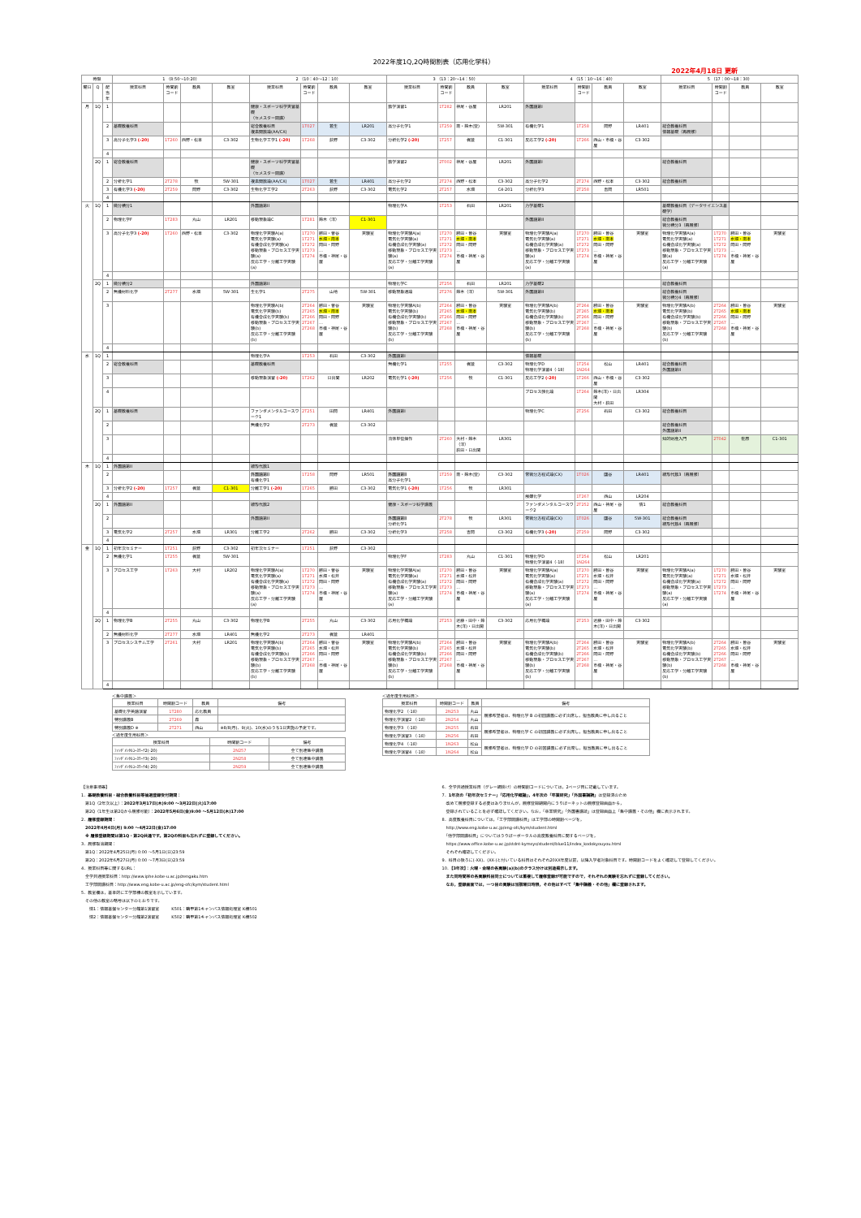2022年度1Q,2Q時間割表（応用化学科）
2022年4月18日 更新
| 時限 | | | 1 （8:50～10:20） | | | | 2 （10：40～12：10） | | | | 3 （13：20～14：50） | | | | 4 （15：10～16：40） | | | | 5 （17：00～18：30） | | | |
| --- | --- | --- | --- | --- | --- | --- | --- | --- | --- | --- | --- | --- | --- | --- | --- | --- | --- | --- | --- | --- | --- | --- |
| 曜日 | Q | 配当年 | 授業科目 | 時間割コード | 教員 | 教室 | 授業科目 | 時間割コード | 教員 | 教室 | 授業科目 | 時間割コード | 教員 | 教室 | 授業科目 | 時間割コード | 教員 | 教室 | 授業科目 | 時間割コード | 教員 | 教室 |
| 月 | 1Q | 1 | | | | | 健康・スポーツ科学実習基礎 （セメスター開講） | | | | 数学演習1 | 1T282 | 神尾・谷屋 | LR201 | 外国語第I | | | | | | | |
| | | 2 | 基礎教養科目 | | | | 総合教養科目 複素関数論(AA/CX) | 1T027 | 若生 | LR201 | 高分子化学1 | 1T259 | 南・鈴木(登) | 5W-301 | 有機化学1 | 1T258 | 岡野 | LR401 | 総合教養科目 情報基礎（再履修） | | | |
| | | 3 | 高分子化学3 (-20) | 1T260 | 西野・松本 | C3-302 | 生物化学工学1 (-20) | 1T268 | 荻野 | C3-302 | 分析化学2 (-20) | 1T257 | 梶並 | C1-301 | 反応工学2 (-20) | 1T266 | 西山・市橋・谷屋 | C3-302 | | | | |
| | | 4 | | | | | | | | | | | | | | | | | | | | |
| | 2Q | 1 | 総合教養科目 | | | | 健康・スポーツ科学実習基礎 （セメスター開講） | | | | 数学演習2 | 2T002 | 神尾・谷屋 | LR201 | 外国語第I | | | | 総合教養科目 | | | |
| | | 2 | 分析化学1 | 2T278 | 牧 | 5W-301 | 複素関数論(AA/CX) | 1T027 | 若生 | LR401 | 高分子化学2 | 2T274 | 西野・松本 | C3-302 | 高分子化学2 | 2T274 | 西野・松本 | C3-302 | 総合教養科目 | | | |
| | | 3 | 有機化学3 (-20) | 2T259 | 岡野 | C3-302 | 生物化学工学2 | 2T263 | 荻野 | C3-302 | 電気化学2 | 2T257 | 水畑 | C4-201 | 分析化学3 | 2T258 | 吉岡 | LR501 | | | | |
| | | 4 | | | | | | | | | | | | | | | | | | | | |
| 火 | 1Q | 1 | 微分積分1 | | | | 外国語第II | | | | 物理化学A | 1T253 | 石田 | LR201 | 力学基礎1 | | | | 基礎教養科目（データサイエンス基礎学） | | | |
| | | 2 | 物理化学F | 1T283 | 丸山 | LR201 | 移動現象論C | 1T281 | 鈴木（洋） | C1-301 | | | | | 外国語第II | | | | 総合教養科目 微分積分3（再履修） | | | |
| | | 3 | 高分子化学3 (-20) | 1T260 | 西野・松本 | C3-302 | 物理化学実験A(a) 電気化学実験(a) 有機合成化学実験(a) 移動現象・プロセス工学実験(a) 反応工学・分離工学実験(a) | 1T270 1T271 1T272 1T273 1T274 | 勝田・曽谷 水畑・南本 岡田・岡野 … 市橋・神尾・谷屋 | 実験室 | 物理化学実験A(a) 電気化学実験(a) 有機合成化学実験(a) 移動現象・プロセス工学実験(a) 反応工学・分離工学実験(a) | 1T270 1T271 1T272 1T273 1T274 | 勝田・曽谷 水畑・南本 岡田・岡野 … 市橋・神尾・谷屋 | 実験室 | 物理化学実験A(a) 電気化学実験(a) 有機合成化学実験(a) 移動現象・プロセス工学実験(a) 反応工学・分離工学実験(a) | 1T270 1T271 1T272 1T273 1T274 | 勝田・曽谷 水畑・南本 岡田・岡野 … 市橋・神尾・谷屋 | 実験室 | 物理化学実験A(a) 電気化学実験(a) 有機合成化学実験(a) 移動現象・プロセス工学実験(a) 反応工学・分離工学実験(a) | 1T270 1T271 1T272 1T273 1T274 | 勝田・曽谷 水畑・南本 岡田・岡野 … 市橋・神尾・谷屋 | 実験室 |
| | | 4 | | | | | | | | | | | | | | | | | | | | |
| | 2Q | 1 | 微分積分2 | | | | 外国語第II | | | | 物理化学C | 2T256 | 石田 | LR201 | 力学基礎2 | | | | 総合教養科目 | | | |
| | | 2 | 無機材料化学 | 2T277 | 水畑 | 5W-301 | 生化学1 | 2T275 | 山地 | 5W-301 | 移動現象通論 | 2T276 | 鈴木（洋） | 5W-301 | 外国語第II | | | | 総合教養科目 微分積分4（再履修） | | | |
| | | 3 | | | | | 物理化学実験A(b) 電気化学実験(b) 有機合成化学実験(b) 移動現象・プロセス工学実験(b) 反応工学・分離工学実験(b) | 2T264 2T265 2T266 2T267 2T268 | 勝田・曽谷 水畑・南本 岡田・岡野 … 市橋・神尾・谷屋 | 実験室 | 物理化学実験A(b) 電気化学実験(b) 有機合成化学実験(b) 移動現象・プロセス工学実験(b) 反応工学・分離工学実験(b) | 2T264 2T265 2T266 2T267 2T268 | 勝田・曽谷 水畑・南本 岡田・岡野 … 市橋・神尾・谷屋 | 実験室 | 物理化学実験A(b) 電気化学実験(b) 有機合成化学実験(b) 移動現象・プロセス工学実験(b) 反応工学・分離工学実験(b) | 2T264 2T265 2T266 2T267 2T268 | 勝田・曽谷 水畑・南本 岡田・岡野 … 市橋・神尾・谷屋 | 実験室 | 物理化学実験A(b) 電気化学実験(b) 有機合成化学実験(b) 移動現象・プロセス工学実験(b) 反応工学・分離工学実験(b) | 2T264 2T265 2T266 2T267 2T268 | 勝田・曽谷 水畑・南本 岡田・岡野 … 市橋・神尾・谷屋 | 実験室 |
| | | 4 | | | | | | | | | | | | | | | | | | | | |
| 水 | 1Q | 1 | | | | | 物理化学A | 1T253 | 石田 | C3-302 | 外国語第I | | | | 情報基礎 | | | | | | | |
| | | 2 | 総合教養科目 | | | | 基礎教養科目 | | | | 無機化学1 | 1T255 | 梶並 | C3-302 | 物理化学D 物理化学演習4（-18） | 1T254 1N264 | 松山 | LR401 | 総合教養科目 外国語第II | | | |
| | | 3 | | | | | 移動現象演習 (-20) | 1T262 | 日出間 | LR202 | 電気化学1 (-20) | 1T256 | 牧 | C1-301 | 反応工学2 (-20) | 1T266 | 西山・市橋・谷屋 | C3-302 | | | | |
| | | 4 | | | | | | | | | | | | | プロセス強化論 | 1T264 | 鈴木(洋)・日出間 大村・荻田 | LR304 | | | | |
| | 2Q | 1 | 基礎教養科目 | | | | ファンダメンタルコースワーク1 | 2T251 | 田岡 | LR401 | 外国語第I | | | | 物理化学C | 2T256 | 石田 | C3-302 | 総合教養科目 | | | |
| | | 2 | | | | | 無機化学2 | 2T273 | 梶並 | C3-302 | | | | | | | | | 総合教養科目 外国語第II | | | |
| | | 3 | | | | | | | | | 流体単位操作 | 2T260 | 大村・鈴木（洋） 荻田・日出間 | LR301 | | | | | 知的財産入門 | 2T042 | 佐原 | C1-301 |
| | | 4 | | | | | | | | | | | | | | | | | | | | |
| 木 | 1Q | 1 | 外国語第II | | | | 線形代数1 | | | | | | | | | | | | | | | |
| | | 2 | | | | | 外国語第II 有機化学1 | 1T258 | 岡野 | LR501 | 外国語第II 高分子化学1 | 1T259 | 南・鈴木(登) | C3-302 | 常微分方程式論(CX) | 1T026 | 國谷 | LR401 | 線形代数3（再履修） | | | |
| | | 3 | 分析化学2 (-20) | 1T257 | 梶並 | C1-301 | 分離工学1 (-20) | 1T265 | 勝田 | C3-302 | 電気化学1 (-20) | 1T256 | 牧 | LR301 | | | | | | | | |
| | | 4 | | | | | | | | | | | | | 触媒化学 | 1T267 | 西山 | LR204 | | | | |
| | 2Q | 1 | 外国語第II | | | | 線形代数2 | | | | 健康・スポーツ科学講義 | | | | ファンダメンタルコースワーク2 | 2T252 | 西山・神尾・谷屋 | 情1 | 総合教養科目 | | | |
| | | 2 | | | | | 外国語第II | | | | 外国語第II 分析化学1 | 2T278 | 牧 | LR301 | 常微分方程式論(CX) | 1T026 | 國谷 | 5W-301 | 総合教養科目 線形代数4（再履修） | | | |
| | | 3 | 電気化学2 | 2T257 | 水畑 | LR301 | 分離工学2 | 2T262 | 勝田 | C3-302 | 分析化学3 | 2T258 | 吉岡 | C3-302 | 有機化学3 (-20) | 2T259 | 岡野 | C3-302 | | | | |
| | | 4 | | | | | | | | | | | | | | | | | | | | |
| 金 | 1Q | 1 | 初年次セミナー | 1T251 | 荻野 | C3-302 | 初年次セミナー | 1T251 | 荻野 | C3-302 | | | | | | | | | | | | |
| | | 2 | 無機化学1 | 1T255 | 梶並 | 5W-301 | | | | | 物理化学F | 1T283 | 丸山 | C1-301 | 物理化学D 物理化学演習4（-18） | 1T254 1N264 | 松山 | LR201 | | | | |
| | | 3 | プロセス工学 | 1T263 | 大村 | LR202 | 物理化学実験A(a) 電気化学実験(a) 有機合成化学実験(a) 移動現象・プロセス工学実験(a) 反応工学・分離工学実験(a) | 1T270 1T271 1T272 1T273 1T274 | 勝田・曽谷 水畑・松井 岡田・岡野 … 市橋・神尾・谷屋 | 実験室 | 物理化学実験A(a) 電気化学実験(a) 有機合成化学実験(a) 移動現象・プロセス工学実験(a) 反応工学・分離工学実験(a) | 1T270 1T271 1T272 1T273 1T274 | 勝田・曽谷 水畑・松井 岡田・岡野 … 市橋・神尾・谷屋 | 実験室 | 物理化学実験A(a) 電気化学実験(a) 有機合成化学実験(a) 移動現象・プロセス工学実験(a) 反応工学・分離工学実験(a) | 1T270 1T271 1T272 1T273 1T274 | 勝田・曽谷 水畑・松井 岡田・岡野 … 市橋・神尾・谷屋 | 実験室 | 物理化学実験A(a) 電気化学実験(a) 有機合成化学実験(a) 移動現象・プロセス工学実験(a) 反応工学・分離工学実験(a) | 1T270 1T271 1T272 1T273 1T274 | 勝田・曽谷 水畑・松井 岡田・岡野 … 市橋・神尾・谷屋 | 実験室 |
| | | 4 | | | | | | | | | | | | | | | | | | | | |
| | 2Q | 1 | 物理化学B | 2T255 | 丸山 | C3-302 | 物理化学B | 2T255 | 丸山 | C3-302 | 応用化学概論 | 2T253 | 近藤・田中・鈴木(洋)・日出間 | C3-302 | 応用化学概論 | 2T253 | 近藤・田中・鈴木(洋)・日出間 | C3-302 | | | | |
| | | 2 | 無機材料化学 | 2T277 | 水畑 | LR401 | 無機化学2 | 2T273 | 梶並 | LR401 | | | | | | | | | | | | |
| | | 3 | プロセスシステム工学 | 2T261 | 大村 | LR201 | 物理化学実験A(b) 電気化学実験(b) 有機合成化学実験(b) 移動現象・プロセス工学実験(b) 反応工学・分離工学実験(b) | 2T264 2T265 2T266 2T267 2T268 | 勝田・曽谷 水畑・松井 岡田・岡野 … 市橋・神尾・谷屋 | 実験室 | 物理化学実験A(b) 電気化学実験(b) 有機合成化学実験(b) 移動現象・プロセス工学実験(b) 反応工学・分離工学実験(b) | 2T264 2T265 2T266 2T267 2T268 | 勝田・曽谷 水畑・松井 岡田・岡野 … 市橋・神尾・谷屋 | 実験室 | 物理化学実験A(b) 電気化学実験(b) 有機合成化学実験(b) 移動現象・プロセス工学実験(b) 反応工学・分離工学実験(b) | 2T264 2T265 2T266 2T267 2T268 | 勝田・曽谷 水畑・松井 岡田・岡野 … 市橋・神尾・谷屋 | 実験室 | 物理化学実験A(b) 電気化学実験(b) 有機合成化学実験(b) 移動現象・プロセス工学実験(b) 反応工学・分離工学実験(b) | 2T264 2T265 2T266 2T267 2T268 | 勝田・曽谷 水畑・松井 岡田・岡野 … 市橋・神尾・谷屋 | 実験室 |
| | | 4 | | | | | | | | | | | | | | | | | | | | |
＜集中講義＞
| 授業科目 | 時間割コード | 教員 | 備考 |
| --- | --- | --- | --- |
| 基礎化学英語演習 | 1T280 | 応化教員 | |
| 特別講義B | 2T269 | 森 | |
| 特別講義D ※ | 2T271 | 西山 | ※8/8(月)、9(火)、10(水)のうち1日実施の予定です。 |
＜過年度生用科目＞
| 授業科目 | 時間割コード | 備考 |
| --- | --- | --- |
| ﾌｧﾝﾀﾞﾒﾝﾀﾙｺｰｽﾜｰｸ2(-20) | 2N257 | 全て別途集中講義 |
| ﾌｧﾝﾀﾞﾒﾝﾀﾙｺｰｽﾜｰｸ3(-20) | 2N258 | 全て別途集中講義 |
| ﾌｧﾝﾀﾞﾒﾝﾀﾙｺｰｽﾜｰｸ4(-20) | 2N259 | 全て別途集中講義 |
＜過年度生用科目＞
| 授業科目 | 時間割コード | 教員 | 備考 |
| --- | --- | --- | --- |
| 物理化学2 （-18） | 2N253 | 丸山 | 履修希望者は、物理化学 B の初回講義に必ず出席し，担当教員に申し出ること |
| 物理化学演習2 （-18） | 2N254 | 丸山 | |
| 物理化学3 （-18） | 2N255 | 石田 | 履修希望者は、物理化学 C の初回講義に必ず出席し，担当教員に申し出ること |
| 物理化学演習3 （-18） | 2N256 | 石田 | |
| 物理化学4 （-18） | 1N263 | 松山 | 履修希望者は、物理化学 D の初回講義に必ず出席し，担当教員に申し出ること |
| 物理化学演習4 （-18） | 1N264 | 松山 | |
【注意事項等】
1．基礎教養科目・総合教養科目等抽選登録受付期間：
　第1Q（2年次以上）：2022年3月17日(木)9:00 ～3月22日(火)17:00
　第2Q（1年生は第2Qから履修可能）：2022年5月6日(金)9:00 ～5月12日(木)17:00
2．履修登録期間：
　2022年4月4日(月) 9:00 ～4月22日(金)17:00
　※ 履修登録期間は第1Q・第2Q共通です。第2Qの科目も忘れずに登録してください。
3．履修取消期間：
　第1Q：2022年4月25日(月) 0:00 ～5月1日(日)23:59
　第2Q：2022年6月27日(月) 0:00 ～7月3日(日)23:59
4．授業科目等に関するURL：
　全学共通授業科目：http://www.iphe.kobe-u.ac.jp/zengaku.htm
　工学部開講科目：http://www.eng.kobe-u.ac.jp/eng-ofc/kym/student.html
5．教室欄は，基本的に工学部棟の教室を示しています。
　その他の教室の略号は以下のとおりです。
　　情1：情報基盤センター分館第1演習室　　　K501：鶴甲第1キャンパス情報処理室 K棟501
　　情2：情報基盤センター分館第2演習室　　　K502：鶴甲第1キャンパス情報処理室 K棟502
6．全学共通授業科目（グレー網掛け）の時間割コードについては，2ページ目に記載しています。
7．1年次の「初年次セミナー」「応用化学概論」，4年次の「卒業研究」「外国書講読」は登録済のため
　改めて履修登録する必要はありませんが，履修登録期間内にうりぼーネットの履修登録画面から，
　登録されていることを必ず確認してください。なお，「卒業研究」「外国書講読」は登録画面上「集中講義・その他」欄に表示されます。
8．高度教養科目については，「工学部開講科目」は工学部の時間割ページを，
　http://www.eng.kobe-u.ac.jp/eng-ofc/kym/student.html
　「他学部開講科目」についてはうりぼーポータルの高度教養科目に関するページを，
　https://www.office.kobe-u.ac.jp/stdnt-kymsys/student/blue11/index_kodokyouyou.html
　それぞれ確認してください。
9．科目の後ろに(-XX)、(XX-)と付いている科目はそれぞれ20XX年度以前，以降入学者対象科目です。時間割コードをよく確認して登録してください。
10．【3年次】：火曜・金曜の各実験(a)(b)のクラス分けは別途掲示します。
　また同時間帯の各実験科目同士については重複して履修登録が可能ですので，それぞれの実験を忘れずに登録してください。
　なお，登録画面では，一つ目の実験は当該曜日時限，その他はすべて「集中講義・その他」欄に登録されます。